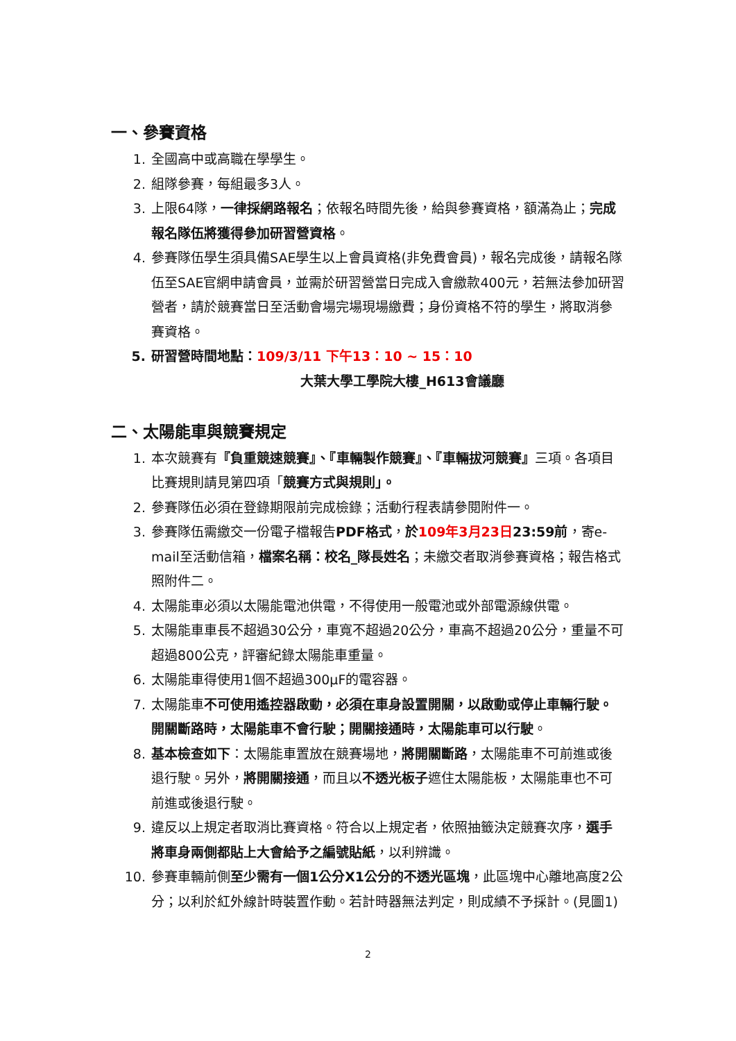一、參賽資格
1. 全國高中或高職在學學生。
2. 組隊參賽，每組最多3人。
3. 上限64隊，一律採網路報名；依報名時間先後，給與參賽資格，額滿為止；完成報名隊伍將獲得參加研習營資格。
4. 參賽隊伍學生須具備SAE學生以上會員資格(非免費會員)，報名完成後，請報名隊伍至SAE官網申請會員，並需於研習營當日完成入會繳款400元，若無法參加研習營者，請於競賽當日至活動會場完場現場繳費；身份資格不符的學生，將取消參賽資格。
5. 研習營時間地點：109/3/11 下午13：10 ~ 15：10
大葉大學工學院大樓_H613會議廳
二、太陽能車與競賽規定
1. 本次競賽有『負重競速競賽』、『車輛製作競賽』、『車輛拔河競賽』三項。各項目比賽規則請見第四項「競賽方式與規則」。
2. 參賽隊伍必須在登錄期限前完成檢錄；活動行程表請參閱附件一。
3. 參賽隊伍需繳交一份電子檔報告PDF格式，於 109年3月23日 23:59前，寄e-mail至活動信箱，檔案名稱：校名_隊長姓名；未繳交者取消參賽資格；報告格式照附件二。
4. 太陽能車必須以太陽能電池供電，不得使用一般電池或外部電源線供電。
5. 太陽能車車長不超過30公分，車寬不超過20公分，車高不超過20公分，重量不可超過800公克，評審紀錄太陽能車重量。
6. 太陽能車得使用1個不超過300μF的電容器。
7. 太陽能車不可使用遙控器啟動，必須在車身設置開關，以啟動或停止車輛行駛。開關斷路時，太陽能車不會行駛；開關接通時，太陽能車可以行駛。
8. 基本檢查如下：太陽能車置放在競賽場地，將開關斷路，太陽能車不可前進或後退行駛。另外，將開關接通，而且以不透光板子遮住太陽能板，太陽能車也不可前進或後退行駛。
9. 違反以上規定者取消比賽資格。符合以上規定者，依照抽籤決定競賽次序，選手將車身兩側都貼上大會給予之編號貼紙，以利辨識。
10. 參賽車輛前側至少需有一個1公分X1公分的不透光區塊，此區塊中心離地高度2公分；以利於紅外線計時裝置作動。若計時器無法判定，則成績不予採計。(見圖1)
2